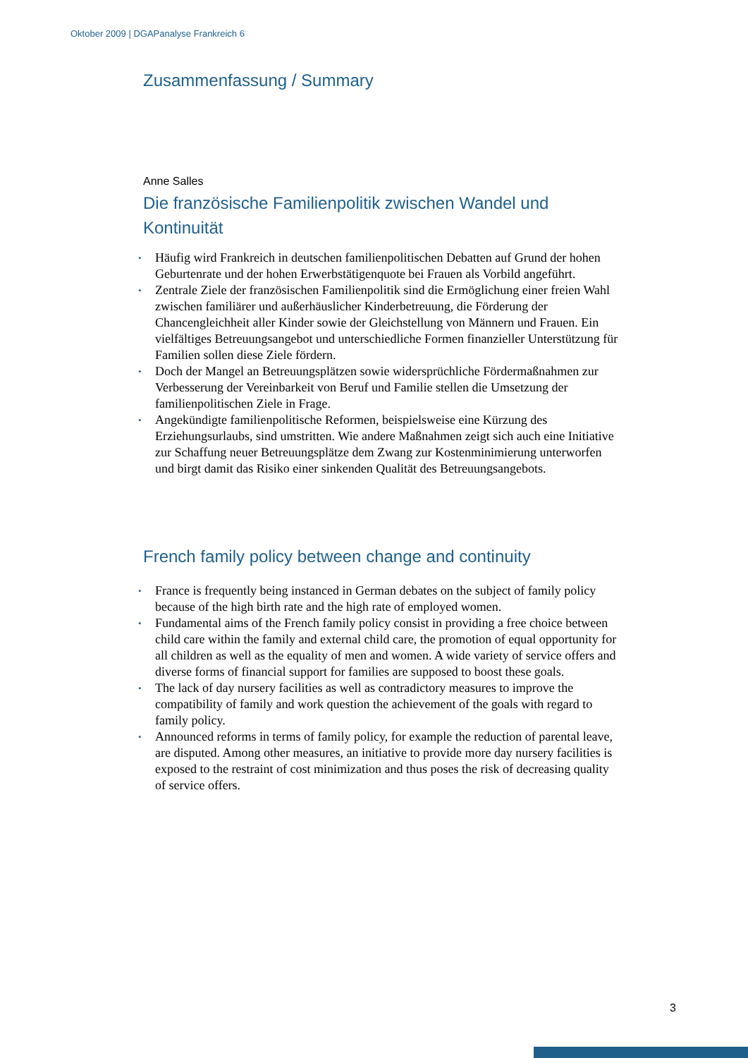Oktober 2009 | DGAPanalyse Frankreich 6
Zusammenfassung / Summary
Anne Salles
Die französische Familienpolitik zwischen Wandel und Kontinuität
• Häufig wird Frankreich in deutschen familienpolitischen Debatten auf Grund der hohen Geburtenrate und der hohen Erwerbstätigenquote bei Frauen als Vorbild angeführt.
• Zentrale Ziele der französischen Familienpolitik sind die Ermöglichung einer freien Wahl zwischen familiärer und außerhäuslicher Kinderbetreuung, die Förderung der Chancengleichheit aller Kinder sowie der Gleichstellung von Männern und Frauen. Ein vielfältiges Betreuungsangebot und unterschiedliche Formen finanzieller Unterstützung für Familien sollen diese Ziele fördern.
• Doch der Mangel an Betreuungsplätzen sowie widersprüchliche Fördermaßnahmen zur Verbesserung der Vereinbarkeit von Beruf und Familie stellen die Umsetzung der familienpolitischen Ziele in Frage.
• Angekündigte familienpolitische Reformen, beispielsweise eine Kürzung des Erziehungsurlaubs, sind umstritten. Wie andere Maßnahmen zeigt sich auch eine Initiative zur Schaffung neuer Betreuungsplätze dem Zwang zur Kostenminimierung unterworfen und birgt damit das Risiko einer sinkenden Qualität des Betreuungsangebots.
French family policy between change and continuity
• France is frequently being instanced in German debates on the subject of family policy because of the high birth rate and the high rate of employed women.
• Fundamental aims of the French family policy consist in providing a free choice between child care within the family and external child care, the promotion of equal opportunity for all children as well as the equality of men and women. A wide variety of service offers and diverse forms of financial support for families are supposed to boost these goals.
• The lack of day nursery facilities as well as contradictory measures to improve the compatibility of family and work question the achievement of the goals with regard to family policy.
• Announced reforms in terms of family policy, for example the reduction of parental leave, are disputed. Among other measures, an initiative to provide more day nursery facilities is exposed to the restraint of cost minimization and thus poses the risk of decreasing quality of service offers.
3